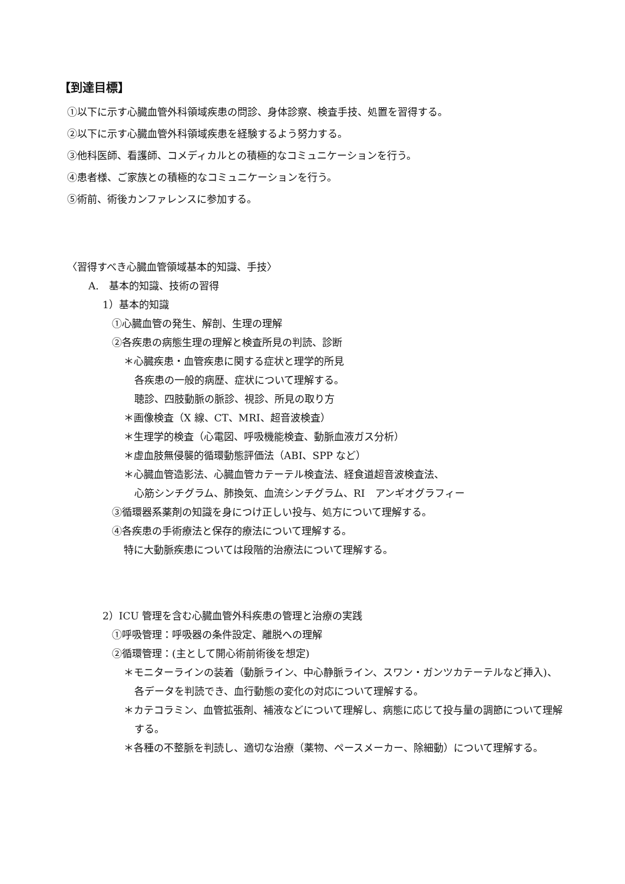【到達目標】
①以下に示す心臓血管外科領域疾患の問診、身体診察、検査手技、処置を習得する。
②以下に示す心臓血管外科領域疾患を経験するよう努力する。
③他科医師、看護師、コメディカルとの積極的なコミュニケーションを行う。
④患者様、ご家族との積極的なコミュニケーションを行う。
⑤術前、術後カンファレンスに参加する。
〈習得すべき心臓血管領域基本的知識、手技〉
A.　基本的知識、技術の習得
1）基本的知識
①心臓血管の発生、解剖、生理の理解
②各疾患の病態生理の理解と検査所見の判読、診断
＊心臓疾患・血管疾患に関する症状と理学的所見
各疾患の一般的病歴、症状について理解する。
聴診、四肢動脈の脈診、視診、所見の取り方
＊画像検査（X 線、CT、MRI、超音波検査）
＊生理学的検査（心電図、呼吸機能検査、動脈血液ガス分析）
＊虚血肢無侵襲的循環動態評価法（ABI、SPP など）
＊心臓血管造影法、心臓血管カテーテル検査法、経食道超音波検査法、
心筋シンチグラム、肺換気、血流シンチグラム、RI　アンギオグラフィー
③循環器系薬剤の知識を身につけ正しい投与、処方について理解する。
④各疾患の手術療法と保存的療法について理解する。
特に大動脈疾患については段階的治療法について理解する。
2）ICU 管理を含む心臓血管外科疾患の管理と治療の実践
①呼吸管理：呼吸器の条件設定、離脱への理解
②循環管理：(主として開心術前術後を想定)
＊モニターラインの装着（動脈ライン、中心静脈ライン、スワン・ガンツカテーテルなど挿入)、各データを判読でき、血行動態の変化の対応について理解する。
＊カテコラミン、血管拡張剤、補液などについて理解し、病態に応じて投与量の調節について理解する。
＊各種の不整脈を判読し、適切な治療（薬物、ペースメーカー、除細動）について理解する。